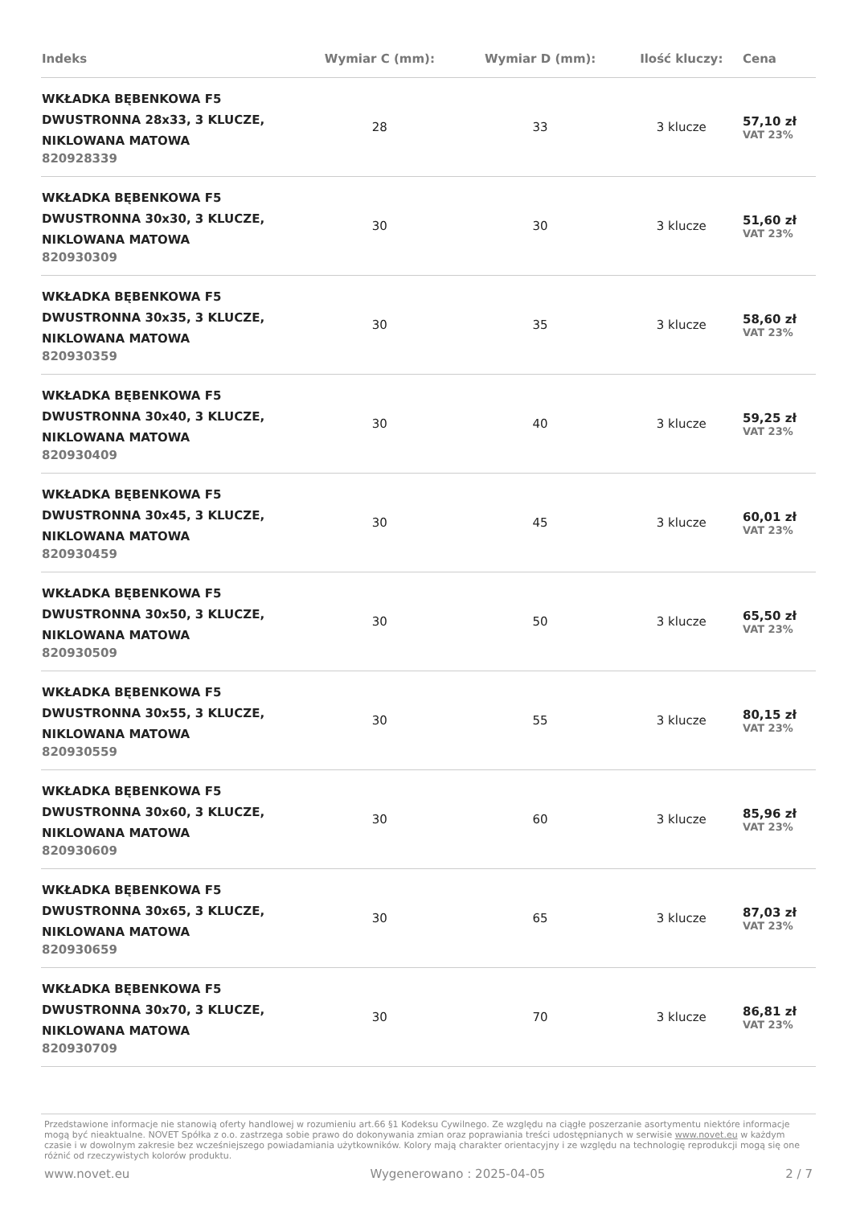| Indeks | Wymiar C (mm): | Wymiar D (mm): | Ilość kluczy: | Cena |
| --- | --- | --- | --- | --- |
| WKŁADKA BĘBENKOWA F5 DWUSTRONNA 28x33, 3 KLUCZE, NIKLOWANA MATOWA 820928339 | 28 | 33 | 3 klucze | 57,10 zł VAT 23% |
| WKŁADKA BĘBENKOWA F5 DWUSTRONNA 30x30, 3 KLUCZE, NIKLOWANA MATOWA 820930309 | 30 | 30 | 3 klucze | 51,60 zł VAT 23% |
| WKŁADKA BĘBENKOWA F5 DWUSTRONNA 30x35, 3 KLUCZE, NIKLOWANA MATOWA 820930359 | 30 | 35 | 3 klucze | 58,60 zł VAT 23% |
| WKŁADKA BĘBENKOWA F5 DWUSTRONNA 30x40, 3 KLUCZE, NIKLOWANA MATOWA 820930409 | 30 | 40 | 3 klucze | 59,25 zł VAT 23% |
| WKŁADKA BĘBENKOWA F5 DWUSTRONNA 30x45, 3 KLUCZE, NIKLOWANA MATOWA 820930459 | 30 | 45 | 3 klucze | 60,01 zł VAT 23% |
| WKŁADKA BĘBENKOWA F5 DWUSTRONNA 30x50, 3 KLUCZE, NIKLOWANA MATOWA 820930509 | 30 | 50 | 3 klucze | 65,50 zł VAT 23% |
| WKŁADKA BĘBENKOWA F5 DWUSTRONNA 30x55, 3 KLUCZE, NIKLOWANA MATOWA 820930559 | 30 | 55 | 3 klucze | 80,15 zł VAT 23% |
| WKŁADKA BĘBENKOWA F5 DWUSTRONNA 30x60, 3 KLUCZE, NIKLOWANA MATOWA 820930609 | 30 | 60 | 3 klucze | 85,96 zł VAT 23% |
| WKŁADKA BĘBENKOWA F5 DWUSTRONNA 30x65, 3 KLUCZE, NIKLOWANA MATOWA 820930659 | 30 | 65 | 3 klucze | 87,03 zł VAT 23% |
| WKŁADKA BĘBENKOWA F5 DWUSTRONNA 30x70, 3 KLUCZE, NIKLOWANA MATOWA 820930709 | 30 | 70 | 3 klucze | 86,81 zł VAT 23% |
Przedstawione informacje nie stanowią oferty handlowej w rozumieniu art.66 §1 Kodeksu Cywilnego. Ze względu na ciągłe poszerzanie asortymentu niektóre informacje mogą być nieaktualne. NOVET Spółka z o.o. zastrzega sobie prawo do dokonywania zmian oraz poprawiania treści udostępnianych w serwisie www.novet.eu w każdym czasie i w dowolnym zakresie bez wcześniejszego powiadamiania użytkowników. Kolory mają charakter orientacyjny i ze względu na technologię reprodukcji mogą się one różnić od rzeczywistych kolorów produktu.
www.novet.eu Wygenerowano : 2025-04-05 2 / 7